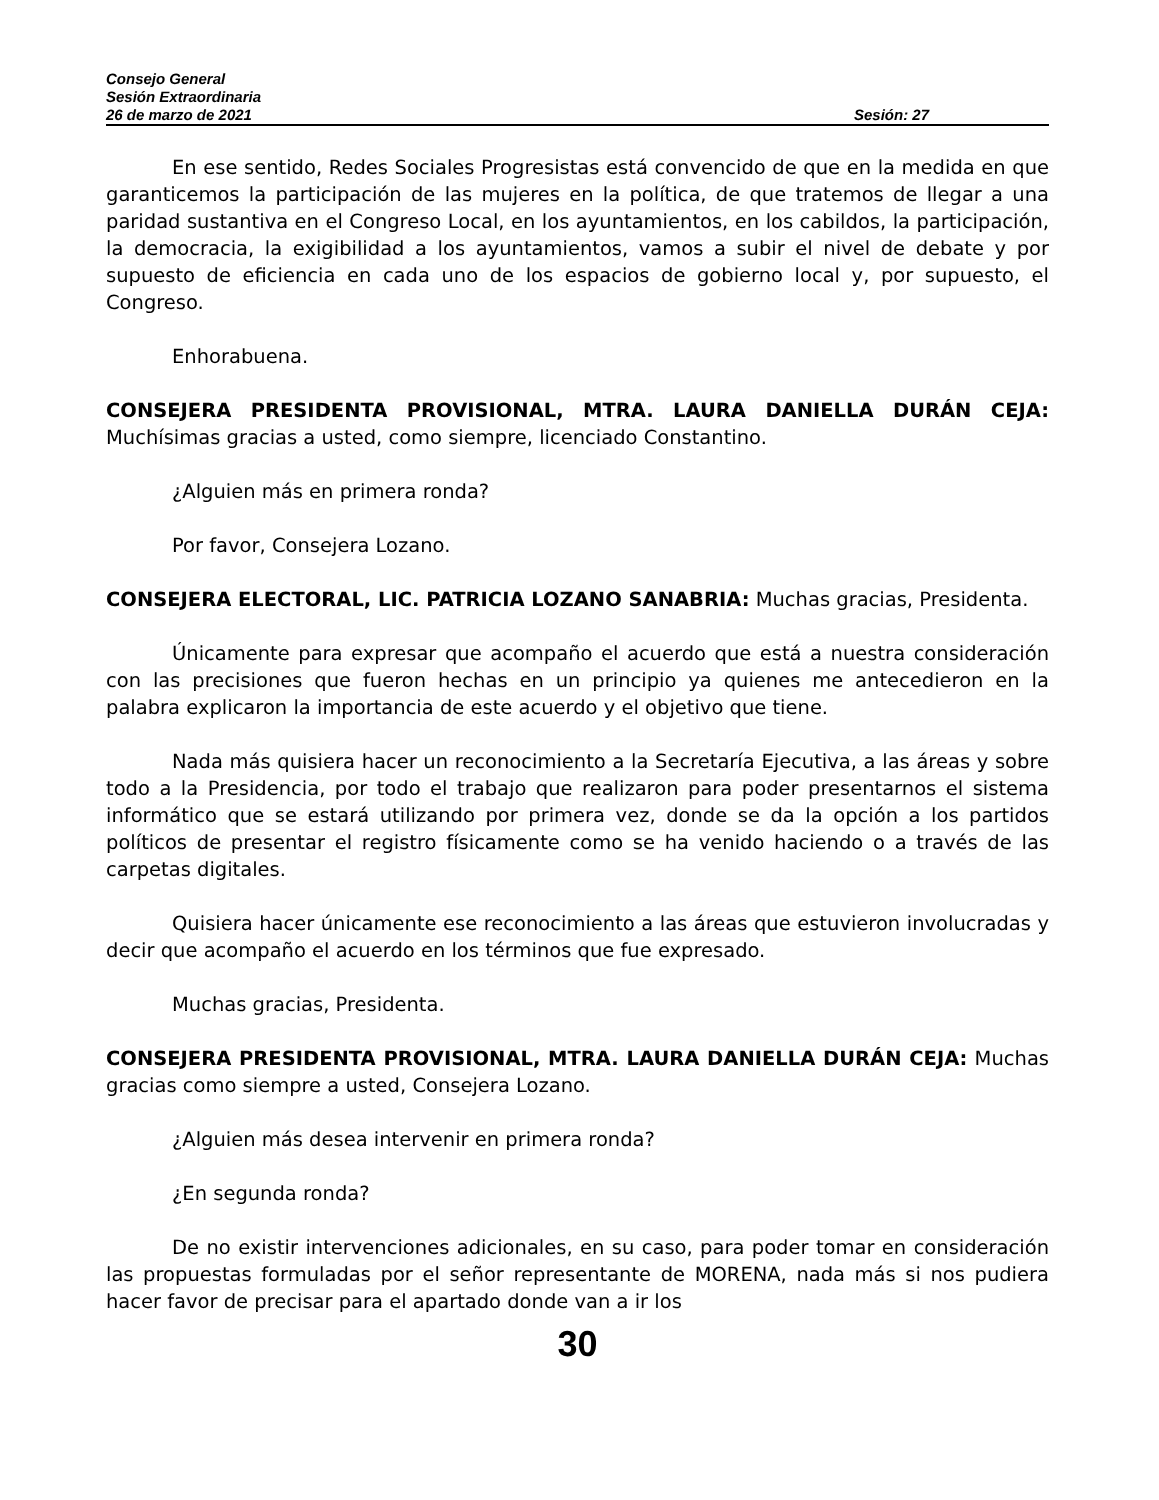Consejo General
Sesión Extraordinaria
26 de marzo de 2021 Sesión: 27
En ese sentido, Redes Sociales Progresistas está convencido de que en la medida en que garanticemos la participación de las mujeres en la política, de que tratemos de llegar a una paridad sustantiva en el Congreso Local, en los ayuntamientos, en los cabildos, la participación, la democracia, la exigibilidad a los ayuntamientos, vamos a subir el nivel de debate y por supuesto de eficiencia en cada uno de los espacios de gobierno local y, por supuesto, el Congreso.
Enhorabuena.
CONSEJERA PRESIDENTA PROVISIONAL, MTRA. LAURA DANIELLA DURÁN CEJA: Muchísimas gracias a usted, como siempre, licenciado Constantino.
¿Alguien más en primera ronda?
Por favor, Consejera Lozano.
CONSEJERA ELECTORAL, LIC. PATRICIA LOZANO SANABRIA: Muchas gracias, Presidenta.
Únicamente para expresar que acompaño el acuerdo que está a nuestra consideración con las precisiones que fueron hechas en un principio ya quienes me antecedieron en la palabra explicaron la importancia de este acuerdo y el objetivo que tiene.
Nada más quisiera hacer un reconocimiento a la Secretaría Ejecutiva, a las áreas y sobre todo a la Presidencia, por todo el trabajo que realizaron para poder presentarnos el sistema informático que se estará utilizando por primera vez, donde se da la opción a los partidos políticos de presentar el registro físicamente como se ha venido haciendo o a través de las carpetas digitales.
Quisiera hacer únicamente ese reconocimiento a las áreas que estuvieron involucradas y decir que acompaño el acuerdo en los términos que fue expresado.
Muchas gracias, Presidenta.
CONSEJERA PRESIDENTA PROVISIONAL, MTRA. LAURA DANIELLA DURÁN CEJA: Muchas gracias como siempre a usted, Consejera Lozano.
¿Alguien más desea intervenir en primera ronda?
¿En segunda ronda?
De no existir intervenciones adicionales, en su caso, para poder tomar en consideración las propuestas formuladas por el señor representante de MORENA, nada más si nos pudiera hacer favor de precisar para el apartado donde van a ir los
30